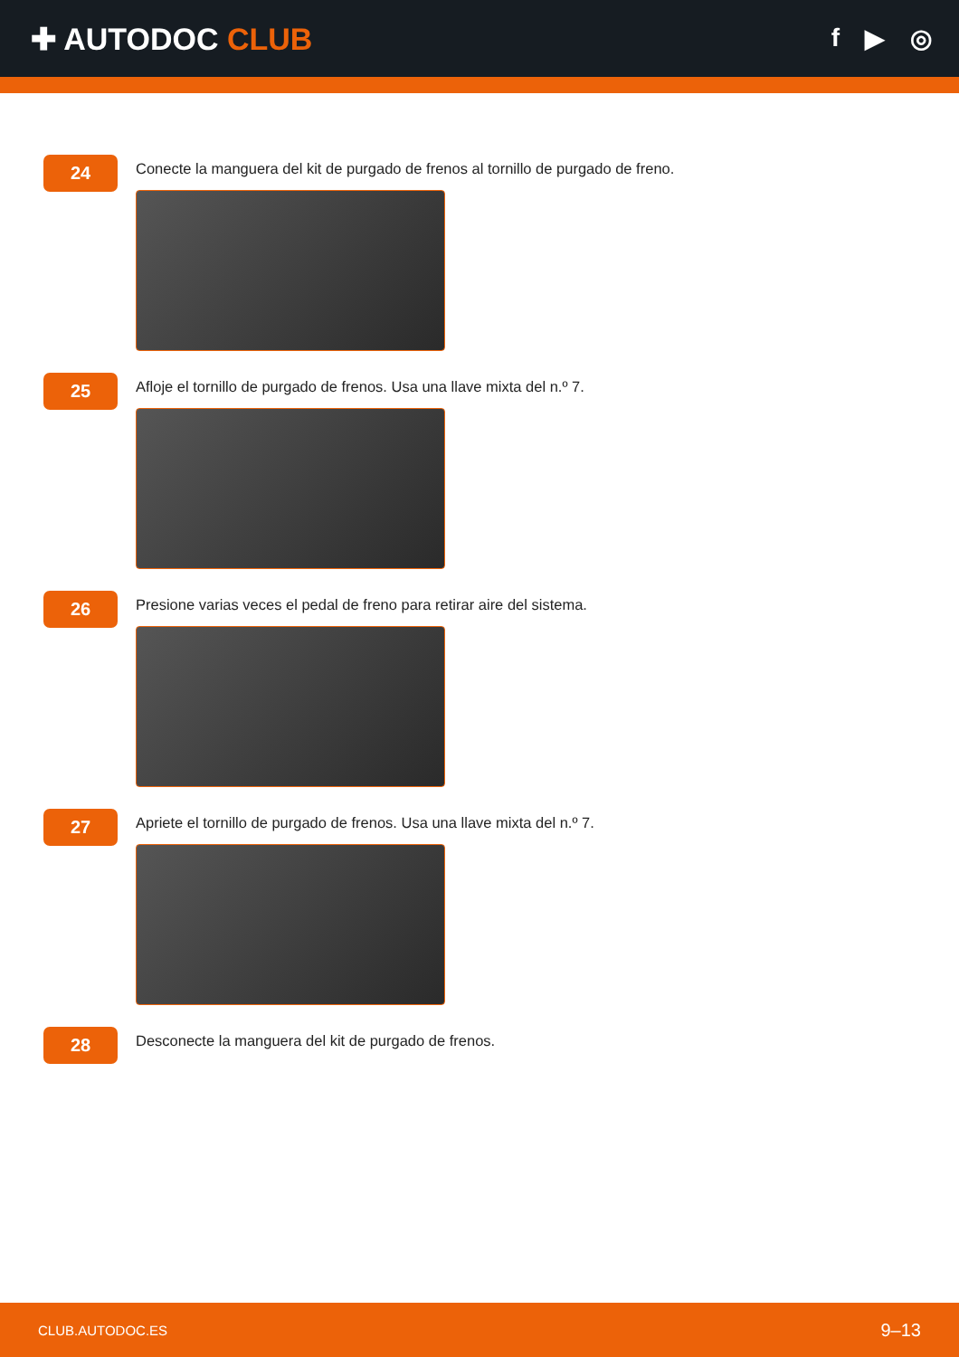✚ AUTODOC CLUB
f ▶ ◎
24
Conecte la manguera del kit de purgado de frenos al tornillo de purgado de freno.
25
Afloje el tornillo de purgado de frenos. Usa una llave mixta del n.º 7.
26
Presione varias veces el pedal de freno para retirar aire del sistema.
27
Apriete el tornillo de purgado de frenos. Usa una llave mixta del n.º 7.
28
Desconecte la manguera del kit de purgado de frenos.
CLUB.AUTODOC.ES 9–13